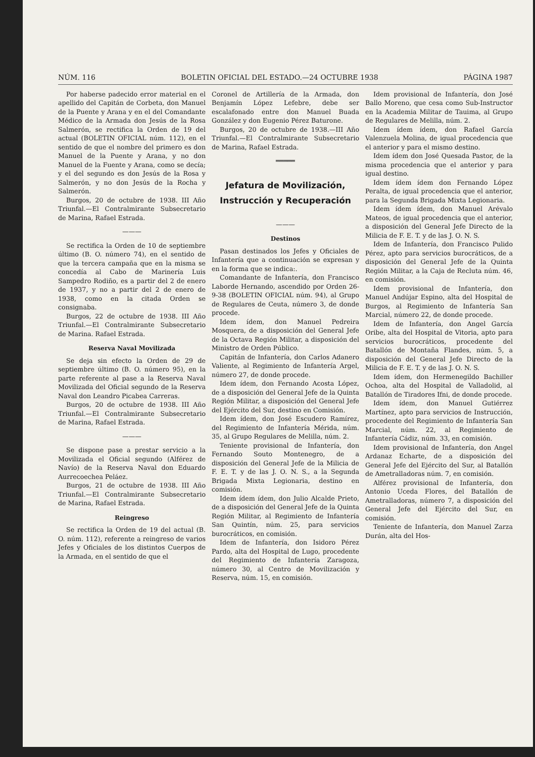NÚM. 116 BOLETIN OFICIAL DEL ESTADO.—24 OCTUBRE 1938 PÁGINA 1987
Por haberse padecido error material en el apellido del Capitán de Corbeta, don Manuel de la Puente y Arana y en el del Comandante Médico de la Armada don Jesús de la Rosa Salmerón, se rectifica la Orden de 19 del actual (BOLETIN OFICIAL núm. 112), en el sentido de que el nombre del primero es don Manuel de la Puente y Arana, y no don Manuel de la Fuente y Arana, como se decía; y el del segundo es don Jesús de la Rosa y Salmerón, y no don Jesús de la Rocha y Salmerón.
Burgos, 20 de octubre de 1938. III Año Triunfal.—El Contralmirante Subsecretario de Marina, Rafael Estrada.
———
Se rectifica la Orden de 10 de septiembre último (B. O. número 74), en el sentido de que la tercera campaña que en la misma se concedía al Cabo de Marinería Luis Sampedro Rodiño, es a partir del 2 de enero de 1937, y no a partir del 2 de enero de 1938, como en la citada Orden se consignaba.
Burgos, 22 de octubre de 1938. III Año Triunfal.—El Contralmirante Subsecretario de Marina. Rafael Estrada.
Reserva Naval Movilizada
Se deja sin efecto la Orden de 29 de septiembre último (B. O. número 95), en la parte referente al pase a la Reserva Naval Movilizada del Oficial segundo de la Reserva Naval don Leandro Picabea Carreras.
Burgos, 20 de octubre de 1938. III Año Triunfal.—El Contralmirante Subsecretario de Marina, Rafael Estrada.
———
Se dispone pase a prestar servicio a la Movilizada el Oficial segundo (Alférez de Navío) de la Reserva Naval don Eduardo Aurrecoechea Peláez.
Burgos, 21 de octubre de 1938. III Año Triunfal.—El Contralmirante Subsecretario de Marina, Rafael Estrada.
Reingreso
Se rectifica la Orden de 19 del actual (B. O. núm. 112), referente a reingreso de varios Jefes y Oficiales de los distintos Cuerpos de la Armada, en el sentido de que el
Coronel de Artillería de la Armada, don Benjamín López Lefebre, debe ser escalafonado entre don Manuel Buada González y don Eugenio Pérez Baturone.
Burgos, 20 de octubre de 1938.—III Año Triunfal.—El Contralmirante Subsecretario de Marina, Rafael Estrada.
═════
Jefatura de Movilización, Instrucción y Recuperación
———
Destinos
Pasan destinados los Jefes y Oficiales de Infantería que a continuación se expresan y en la forma que se indica:.
Comandante de Infantería, don Francisco Laborde Hernando, ascendido por Orden 26-9-38 (BOLETIN OFICIAL núm. 94), al Grupo de Regulares de Ceuta, número 3, de donde procede.
Idem ídem, don Manuel Pedreira Mosquera, de a disposición del General Jefe de la Octava Región Militar, a disposición del Ministro de Orden Público.
Capitán de Infantería, don Carlos Adanero Valiente, al Regimiento de Infantería Argel, número 27, de donde procede.
Idem ídem, don Fernando Acosta López, de a disposición del General Jefe de la Quinta Región Militar, a disposición del General Jefe del Ejército del Sur, destino en Comisión.
Idem ídem, don José Escudero Ramírez, del Regimiento de Infantería Mérida, núm. 35, al Grupo Regulares de Melilla, núm. 2.
Teniente provisional de Infantería, don Fernando Souto Montenegro, de a disposición del General Jefe de la Milicia de F. E. T. y de las J. O. N. S., a la Segunda Brigada Mixta Legionaria, destino en comisión.
Idem ídem ídem, don Julio Alcalde Prieto, de a disposición del General Jefe de la Quinta Región Militar, al Regimiento de Infantería San Quintín, núm. 25, para servicios burocráticos, en comisión.
Idem de Infantería, don Isidoro Pérez Pardo, alta del Hospital de Lugo, procedente del Regimiento de Infantería Zaragoza, número 30, al Centro de Movilización y Reserva, núm. 15, en comisión.
Idem provisional de Infantería, don José Ballo Moreno, que cesa como Sub-Instructor en la Academia Militar de Tauima, al Grupo de Regulares de Melilla, núm. 2.
Idem ídem ídem, don Rafael García Valenzuela Molina, de igual procedencia que el anterior y para el mismo destino.
Idem ídem don José Quesada Pastor, de la misma procedencia que el anterior y para igual destino.
Idem ídem ídem don Fernando López Peralta, de igual procedencia que el anterior, para la Segunda Brigada Mixta Legionaria.
Idem ídem ídem, don Manuel Arévalo Mateos, de igual procedencia que el anterior, a disposición del General Jefe Directo de la Milicia de F. E. T. y de las J. O. N. S.
Idem de Infantería, don Francisco Pulido Pérez, apto para servicios burocráticos, de a disposición del General Jefe de la Quinta Región Militar, a la Caja de Recluta núm. 46, en comisión.
Idem provisional de Infantería, don Manuel Andújar Espino, alta del Hospital de Burgos, al Regimiento de Infantería San Marcial, número 22, de donde procede.
Idem de Infantería, don Angel García Oribe, alta del Hospital de Vitoria, apto para servicios burocráticos, procedente del Batallón de Montaña Flandes, núm. 5, a disposición del General Jefe Directo de la Milicia de F. E. T. y de las J. O. N. S.
Idem ídem, don Hermenegildo Bachiller Ochoa, alta del Hospital de Valladolid, al Batallón de Tiradores Ifni, de donde procede.
Idem ídem, don Manuel Gutiérrez Martínez, apto para servicios de Instrucción, procedente del Regimiento de Infantería San Marcial, núm. 22, al Regimiento de Infantería Cádiz, núm. 33, en comisión.
Idem provisional de Infantería, don Angel Ardanaz Echarte, de a disposición del General Jefe del Ejército del Sur, al Batallón de Ametralladoras núm. 7, en comisión.
Alférez provisional de Infantería, don Antonio Uceda Flores, del Batallón de Ametralladoras, número 7, a disposición del General Jefe del Ejército del Sur, en comisión.
Teniente de Infantería, don Manuel Zarza Durán, alta del Hos-